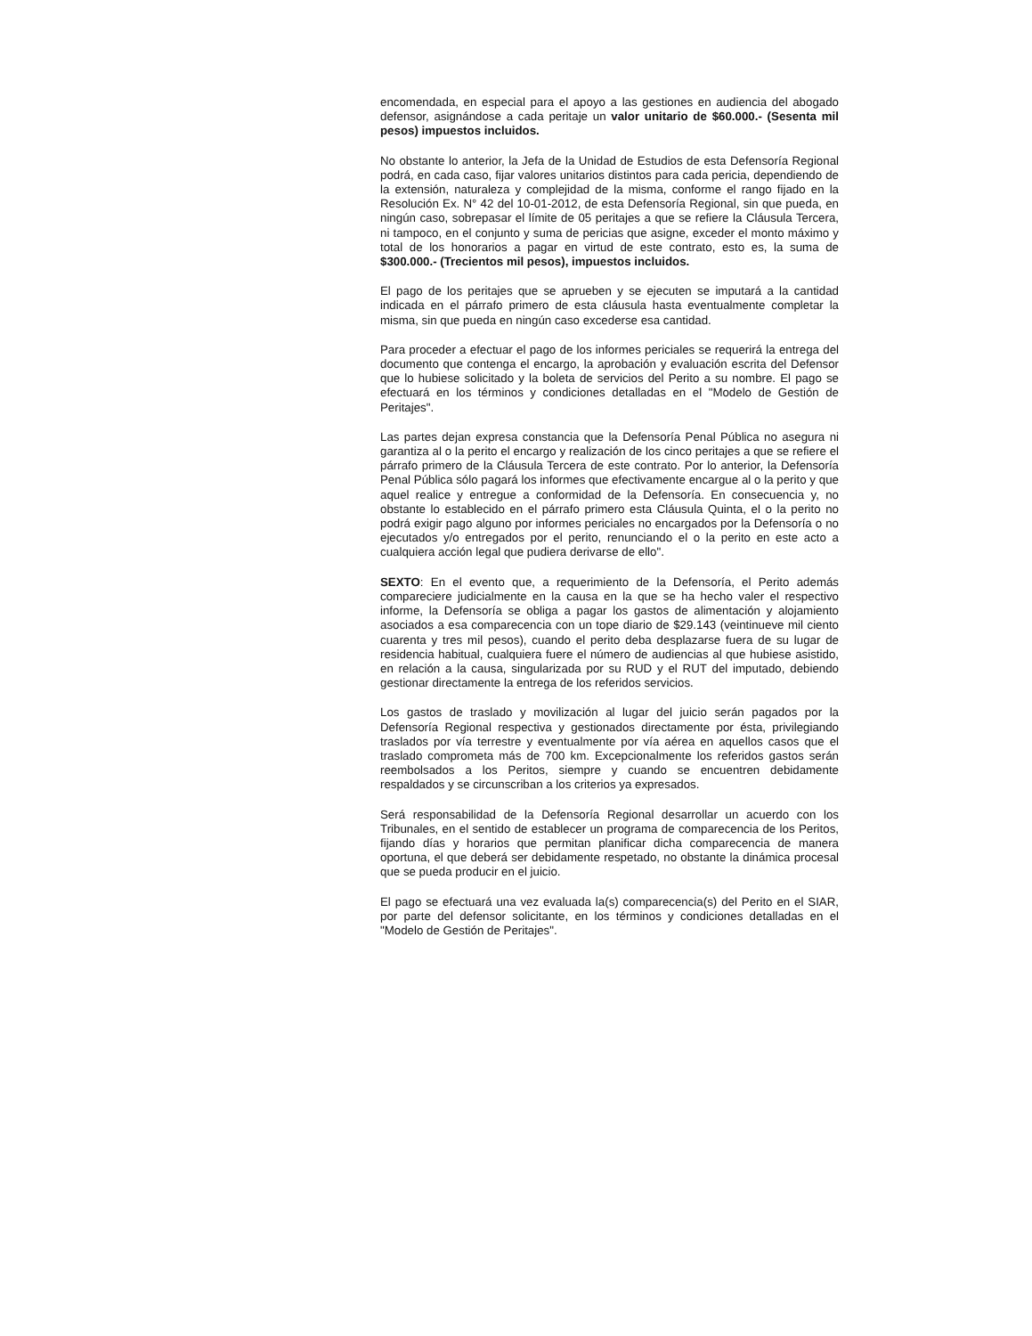encomendada, en especial para el apoyo a las gestiones en audiencia del abogado defensor, asignándose a cada peritaje un valor unitario de $60.000.- (Sesenta mil pesos) impuestos incluidos.
No obstante lo anterior, la Jefa de la Unidad de Estudios de esta Defensoría Regional podrá, en cada caso, fijar valores unitarios distintos para cada pericia, dependiendo de la extensión, naturaleza y complejidad de la misma, conforme el rango fijado en la Resolución Ex. N° 42 del 10-01-2012, de esta Defensoría Regional, sin que pueda, en ningún caso, sobrepasar el límite de 05 peritajes a que se refiere la Cláusula Tercera, ni tampoco, en el conjunto y suma de pericias que asigne, exceder el monto máximo y total de los honorarios a pagar en virtud de este contrato, esto es, la suma de $300.000.- (Trecientos mil pesos), impuestos incluidos.
El pago de los peritajes que se aprueben y se ejecuten se imputará a la cantidad indicada en el párrafo primero de esta cláusula hasta eventualmente completar la misma, sin que pueda en ningún caso excederse esa cantidad.
Para proceder a efectuar el pago de los informes periciales se requerirá la entrega del documento que contenga el encargo, la aprobación y evaluación escrita del Defensor que lo hubiese solicitado y la boleta de servicios del Perito a su nombre. El pago se efectuará en los términos y condiciones detalladas en el "Modelo de Gestión de Peritajes".
Las partes dejan expresa constancia que la Defensoría Penal Pública no asegura ni garantiza al o la perito el encargo y realización de los cinco peritajes a que se refiere el párrafo primero de la Cláusula Tercera de este contrato. Por lo anterior, la Defensoría Penal Pública sólo pagará los informes que efectivamente encargue al o la perito y que aquel realice y entregue a conformidad de la Defensoría. En consecuencia y, no obstante lo establecido en el párrafo primero esta Cláusula Quinta, el o la perito no podrá exigir pago alguno por informes periciales no encargados por la Defensoría o no ejecutados y/o entregados por el perito, renunciando el o la perito en este acto a cualquiera acción legal que pudiera derivarse de ello".
SEXTO: En el evento que, a requerimiento de la Defensoría, el Perito además compareciere judicialmente en la causa en la que se ha hecho valer el respectivo informe, la Defensoría se obliga a pagar los gastos de alimentación y alojamiento asociados a esa comparecencia con un tope diario de $29.143 (veintinueve mil ciento cuarenta y tres mil pesos), cuando el perito deba desplazarse fuera de su lugar de residencia habitual, cualquiera fuere el número de audiencias al que hubiese asistido, en relación a la causa, singularizada por su RUD y el RUT del imputado, debiendo gestionar directamente la entrega de los referidos servicios.
Los gastos de traslado y movilización al lugar del juicio serán pagados por la Defensoría Regional respectiva y gestionados directamente por ésta, privilegiando traslados por vía terrestre y eventualmente por vía aérea en aquellos casos que el traslado comprometa más de 700 km. Excepcionalmente los referidos gastos serán reembolsados a los Peritos, siempre y cuando se encuentren debidamente respaldados y se circunscriban a los criterios ya expresados.
Será responsabilidad de la Defensoría Regional desarrollar un acuerdo con los Tribunales, en el sentido de establecer un programa de comparecencia de los Peritos, fijando días y horarios que permitan planificar dicha comparecencia de manera oportuna, el que deberá ser debidamente respetado, no obstante la dinámica procesal que se pueda producir en el juicio.
El pago se efectuará una vez evaluada la(s) comparecencia(s) del Perito en el SIAR, por parte del defensor solicitante, en los términos y condiciones detalladas en el "Modelo de Gestión de Peritajes".